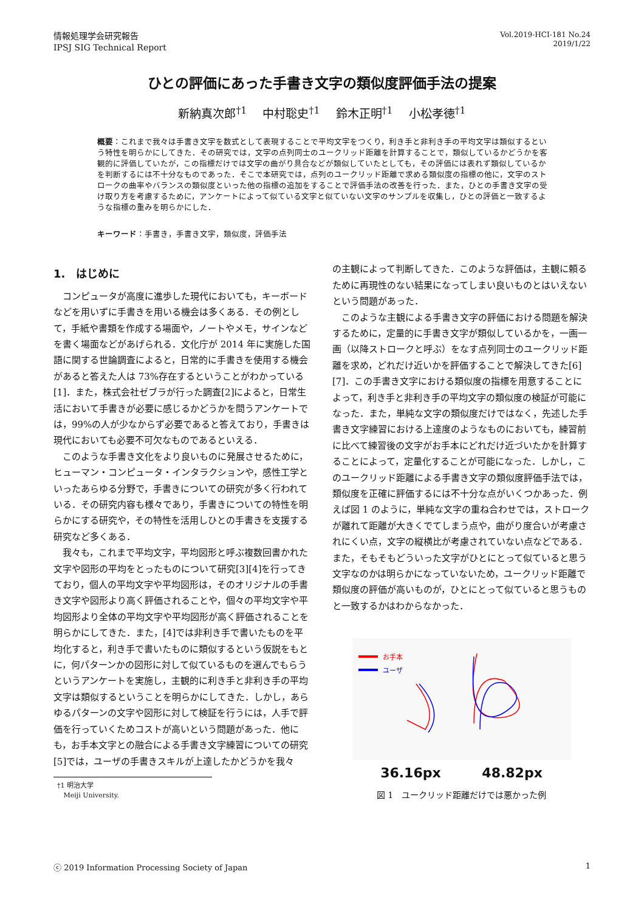情報処理学会研究報告
IPSJ SIG Technical Report
Vol.2019-HCI-181 No.24
2019/1/22
ひとの評価にあった手書き文字の類似度評価手法の提案
新納真次郎<sup>†1</sup> 中村聡史<sup>†1</sup> 鈴木正明<sup>†1</sup> 小松孝徳<sup>†1</sup>
概要：これまで我々は手書き文字を数式として表現することで平均文字をつくり，利き手と非利き手の平均文字は類似するという特性を明らかにしてきた．その研究では，文字の点列同士のユークリッド距離を計算することで，類似しているかどうかを客観的に評価していたが，この指標だけでは文字の曲がり具合などが類似していたとしても，その評価には表れず類似しているかを判断するには不十分なものであった．そこで本研究では，点列のユークリッド距離で求める類似度の指標の他に，文字のストロークの曲率やバランスの類似度といった他の指標の追加をすることで評価手法の改善を行った．また，ひとの手書き文字の受け取り方を考慮するために，アンケートによって似ている文字と似ていない文字のサンプルを収集し，ひとの評価と一致するような指標の重みを明らかにした．
キーワード：手書き，手書き文字，類似度，評価手法
1.　はじめに
コンピュータが高度に進歩した現代においても，キーボードなどを用いずに手書きを用いる機会は多くある．その例として，手紙や書類を作成する場面や，ノートやメモ，サインなどを書く場面などがあげられる．文化庁が 2014 年に実施した国語に関する世論調査によると，日常的に手書きを使用する機会があると答えた人は 73%存在するということがわかっている[1]．また，株式会社ゼブラが行った調査[2]によると，日常生活において手書きが必要に感じるかどうかを問うアンケートでは，99%の人が少なからず必要であると答えており，手書きは現代においても必要不可欠なものであるといえる．
このような手書き文化をより良いものに発展させるために，ヒューマン・コンピュータ・インタラクションや，感性工学といったあらゆる分野で，手書きについての研究が多く行われている．その研究内容も様々であり，手書きについての特性を明らかにする研究や，その特性を活用しひとの手書きを支援する研究など多くある．
我々も，これまで平均文字，平均図形と呼ぶ複数回書かれた文字や図形の平均をとったものについて研究[3][4]を行ってきており，個人の平均文字や平均図形は，そのオリジナルの手書き文字や図形より高く評価されることや，個々の平均文字や平均図形より全体の平均文字や平均図形が高く評価されることを明らかにしてきた．また，[4]では非利き手で書いたものを平均化すると，利き手で書いたものに類似するという仮説をもとに，何パターンかの図形に対して似ているものを選んでもらうというアンケートを実施し，主観的に利き手と非利き手の平均文字は類似するということを明らかにしてきた．しかし，あらゆるパターンの文字や図形に対して検証を行うには，人手で評価を行っていくためコストが高いという問題があった．他にも，お手本文字との融合による手書き文字練習についての研究[5]では，ユーザの手書きスキルが上達したかどうかを我々
†1 明治大学
Meiji University.
の主観によって判断してきた．このような評価は，主観に頼るために再現性のない結果になってしまい良いものとはいえないという問題があった．
このような主観による手書き文字の評価における問題を解決するために，定量的に手書き文字が類似しているかを，一画一画（以降ストロークと呼ぶ）をなす点列同士のユークリッド距離を求め，どれだけ近いかを評価することで解決してきた[6][7]．この手書き文字における類似度の指標を用意することによって，利き手と非利き手の平均文字の類似度の検証が可能になった．また，単純な文字の類似度だけではなく，先述した手書き文字練習における上達度のようなものにおいても，練習前に比べて練習後の文字がお手本にどれだけ近づいたかを計算することによって，定量化することが可能になった．しかし，このユークリッド距離による手書き文字の類似度評価手法では，類似度を正確に評価するには不十分な点がいくつかあった．例えば図 1 のように，単純な文字の重ね合わせでは，ストロークが離れて距離が大きくでてしまう点や，曲がり度合いが考慮されにくい点，文字の縦横比が考慮されていない点などである．また，そもそもどういった文字がひとにとって似ていると思う文字なのかは明らかになっていないため，ユークリッド距離で類似度の評価が高いものが，ひとにとって似ていると思うものと一致するかはわからなかった．
お手本
ユーザ
36.16px 48.82px
図 1　ユークリッド距離だけでは悪かった例
ⓒ 2019 Information Processing Society of Japan
1